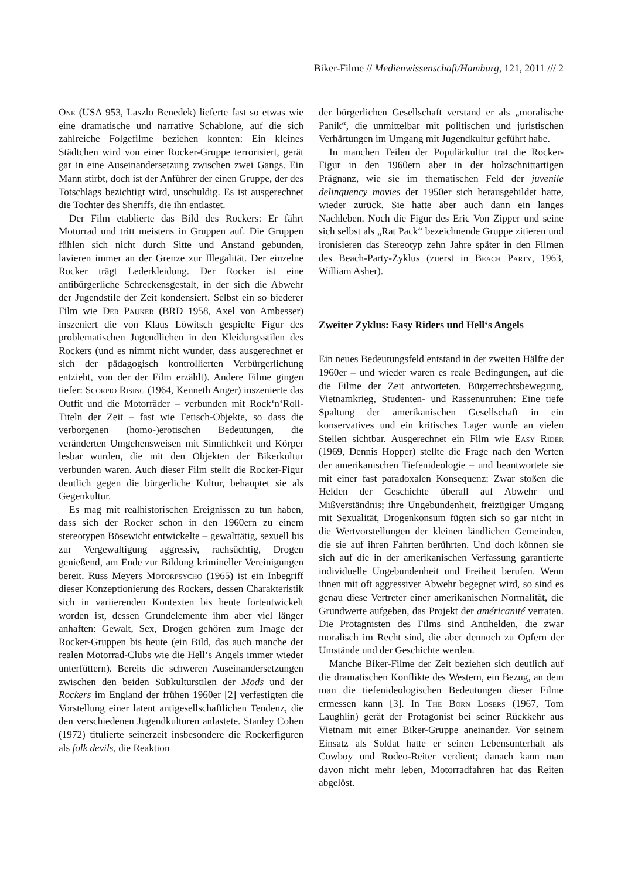Biker-Filme // Medienwissenschaft/Hamburg, 121, 2011 /// 2
One (USA 953, Laszlo Benedek) lieferte fast so etwas wie eine dramatische und narrative Schablone, auf die sich zahlreiche Folgefilme beziehen konnten: Ein kleines Städtchen wird von einer Rocker-Gruppe terrorisiert, gerät gar in eine Auseinandersetzung zwischen zwei Gangs. Ein Mann stirbt, doch ist der Anführer der einen Gruppe, der des Totschlags bezichtigt wird, unschuldig. Es ist ausgerechnet die Tochter des Sheriffs, die ihn entlastet.
Der Film etablierte das Bild des Rockers: Er fährt Motorrad und tritt meistens in Gruppen auf. Die Gruppen fühlen sich nicht durch Sitte und Anstand gebunden, lavieren immer an der Grenze zur Illegalität. Der einzelne Rocker trägt Lederkleidung. Der Rocker ist eine antibürgerliche Schreckensgestalt, in der sich die Abwehr der Jugendstile der Zeit kondensiert. Selbst ein so biederer Film wie Der Pauker (BRD 1958, Axel von Ambesser) inszeniert die von Klaus Löwitsch gespielte Figur des problematischen Jugendlichen in den Kleidungsstilen des Rockers (und es nimmt nicht wunder, dass ausgerechnet er sich der pädagogisch kontrollierten Verbürgerlichung entzieht, von der der Film erzählt). Andere Filme gingen tiefer: Scorpio Rising (1964, Kenneth Anger) inszenierte das Outfit und die Motorräder – verbunden mit Rock‘n‘Roll-Titeln der Zeit – fast wie Fetisch-Objekte, so dass die verborgenen (homo-)erotischen Bedeutungen, die veränderten Umgehensweisen mit Sinnlichkeit und Körper lesbar wurden, die mit den Objekten der Bikerkultur verbunden waren. Auch dieser Film stellt die Rocker-Figur deutlich gegen die bürgerliche Kultur, behauptet sie als Gegenkultur.
Es mag mit realhistorischen Ereignissen zu tun haben, dass sich der Rocker schon in den 1960ern zu einem stereotypen Bösewicht entwickelte – gewalttätig, sexuell bis zur Vergewaltigung aggressiv, rachsüchtig, Drogen genießend, am Ende zur Bildung krimineller Vereinigungen bereit. Russ Meyers Motorpsycho (1965) ist ein Inbegriff dieser Konzeptionierung des Rockers, dessen Charakteristik sich in variierenden Kontexten bis heute fortentwickelt worden ist, dessen Grundelemente ihm aber viel länger anhaften: Gewalt, Sex, Drogen gehören zum Image der Rocker-Gruppen bis heute (ein Bild, das auch manche der realen Motorrad-Clubs wie die Hell‘s Angels immer wieder unterfüttern). Bereits die schweren Auseinandersetzungen zwischen den beiden Subkulturstilen der Mods und der Rockers im England der frühen 1960er [2] verfestigten die Vorstellung einer latent antigesellschaftlichen Tendenz, die den verschiedenen Jugendkulturen anlastete. Stanley Cohen (1972) titulierte seinerzeit insbesondere die Rockerfiguren als folk devils, die Reaktion
der bürgerlichen Gesellschaft verstand er als „moralische Panik“, die unmittelbar mit politischen und juristischen Verhärtungen im Umgang mit Jugendkultur geführt habe.
In manchen Teilen der Populärkultur trat die Rocker-Figur in den 1960ern aber in der holzschnittartigen Prägnanz, wie sie im thematischen Feld der juvenile delinquency movies der 1950er sich herausgebildet hatte, wieder zurück. Sie hatte aber auch dann ein langes Nachleben. Noch die Figur des Eric Von Zipper und seine sich selbst als „Rat Pack“ bezeichnende Gruppe zitieren und ironisieren das Stereotyp zehn Jahre später in den Filmen des Beach-Party-Zyklus (zuerst in Beach Party, 1963, William Asher).
Zweiter Zyklus: Easy Riders und Hell‘s Angels
Ein neues Bedeutungsfeld entstand in der zweiten Hälfte der 1960er – und wieder waren es reale Bedingungen, auf die die Filme der Zeit antworteten. Bürgerrechtsbewegung, Vietnamkrieg, Studenten- und Rassenunruhen: Eine tiefe Spaltung der amerikanischen Gesellschaft in ein konservatives und ein kritisches Lager wurde an vielen Stellen sichtbar. Ausgerechnet ein Film wie Easy Rider (1969, Dennis Hopper) stellte die Frage nach den Werten der amerikanischen Tiefenideologie – und beantwortete sie mit einer fast paradoxalen Konsequenz: Zwar stoßen die Helden der Geschichte überall auf Abwehr und Mißverständnis; ihre Ungebundenheit, freizügiger Umgang mit Sexualität, Drogenkonsum fügten sich so gar nicht in die Wertvorstellungen der kleinen ländlichen Gemeinden, die sie auf ihren Fahrten berührten. Und doch können sie sich auf die in der amerikanischen Verfassung garantierte individuelle Ungebundenheit und Freiheit berufen. Wenn ihnen mit oft aggressiver Abwehr begegnet wird, so sind es genau diese Vertreter einer amerikanischen Normalität, die Grundwerte aufgeben, das Projekt der américanité verraten. Die Protagnisten des Films sind Antihelden, die zwar moralisch im Recht sind, die aber dennoch zu Opfern der Umstände und der Geschichte werden.
Manche Biker-Filme der Zeit beziehen sich deutlich auf die dramatischen Konflikte des Western, ein Bezug, an dem man die tiefenideologischen Bedeutungen dieser Filme ermessen kann [3]. In The Born Losers (1967, Tom Laughlin) gerät der Protagonist bei seiner Rückkehr aus Vietnam mit einer Biker-Gruppe aneinander. Vor seinem Einsatz als Soldat hatte er seinen Lebensunterhalt als Cowboy und Rodeo-Reiter verdient; danach kann man davon nicht mehr leben, Motorradfahren hat das Reiten abgelöst.